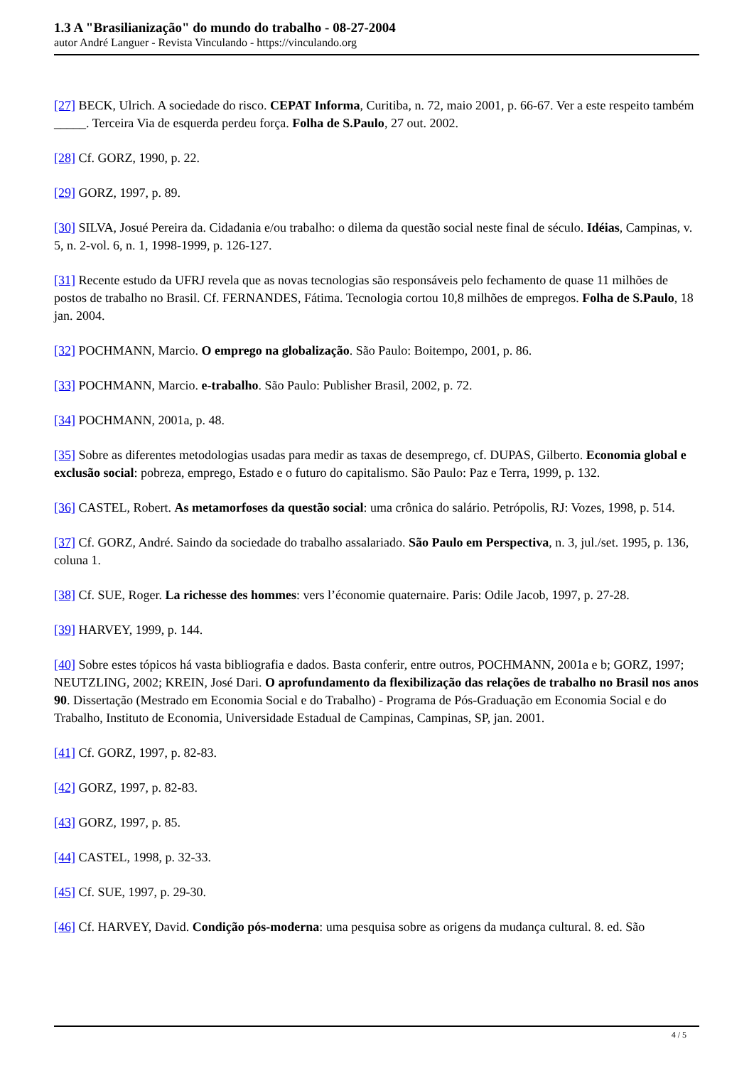1.3 A "Brasilianização" do mundo do trabalho - 08-27-2004
autor André Languer - Revista Vinculando - https://vinculando.org
[27] BECK, Ulrich. A sociedade do risco. CEPAT Informa, Curitiba, n. 72, maio 2001, p. 66-67. Ver a este respeito também _____. Terceira Via de esquerda perdeu força. Folha de S.Paulo, 27 out. 2002.
[28] Cf. GORZ, 1990, p. 22.
[29] GORZ, 1997, p. 89.
[30] SILVA, Josué Pereira da. Cidadania e/ou trabalho: o dilema da questão social neste final de século. Idéias, Campinas, v. 5, n. 2-vol. 6, n. 1, 1998-1999, p. 126-127.
[31] Recente estudo da UFRJ revela que as novas tecnologias são responsáveis pelo fechamento de quase 11 milhões de postos de trabalho no Brasil. Cf. FERNANDES, Fátima. Tecnologia cortou 10,8 milhões de empregos. Folha de S.Paulo, 18 jan. 2004.
[32] POCHMANN, Marcio. O emprego na globalização. São Paulo: Boitempo, 2001, p. 86.
[33] POCHMANN, Marcio. e-trabalho. São Paulo: Publisher Brasil, 2002, p. 72.
[34] POCHMANN, 2001a, p. 48.
[35] Sobre as diferentes metodologias usadas para medir as taxas de desemprego, cf. DUPAS, Gilberto. Economia global e exclusão social: pobreza, emprego, Estado e o futuro do capitalismo. São Paulo: Paz e Terra, 1999, p. 132.
[36] CASTEL, Robert. As metamorfoses da questão social: uma crônica do salário. Petrópolis, RJ: Vozes, 1998, p. 514.
[37] Cf. GORZ, André. Saindo da sociedade do trabalho assalariado. São Paulo em Perspectiva, n. 3, jul./set. 1995, p. 136, coluna 1.
[38] Cf. SUE, Roger. La richesse des hommes: vers l’économie quaternaire. Paris: Odile Jacob, 1997, p. 27-28.
[39] HARVEY, 1999, p. 144.
[40] Sobre estes tópicos há vasta bibliografia e dados. Basta conferir, entre outros, POCHMANN, 2001a e b; GORZ, 1997; NEUTZLING, 2002; KREIN, José Dari. O aprofundamento da flexibilização das relações de trabalho no Brasil nos anos 90. Dissertação (Mestrado em Economia Social e do Trabalho) - Programa de Pós-Graduação em Economia Social e do Trabalho, Instituto de Economia, Universidade Estadual de Campinas, Campinas, SP, jan. 2001.
[41] Cf. GORZ, 1997, p. 82-83.
[42] GORZ, 1997, p. 82-83.
[43] GORZ, 1997, p. 85.
[44] CASTEL, 1998, p. 32-33.
[45] Cf. SUE, 1997, p. 29-30.
[46] Cf. HARVEY, David. Condição pós-moderna: uma pesquisa sobre as origens da mudança cultural. 8. ed. São
4 / 5